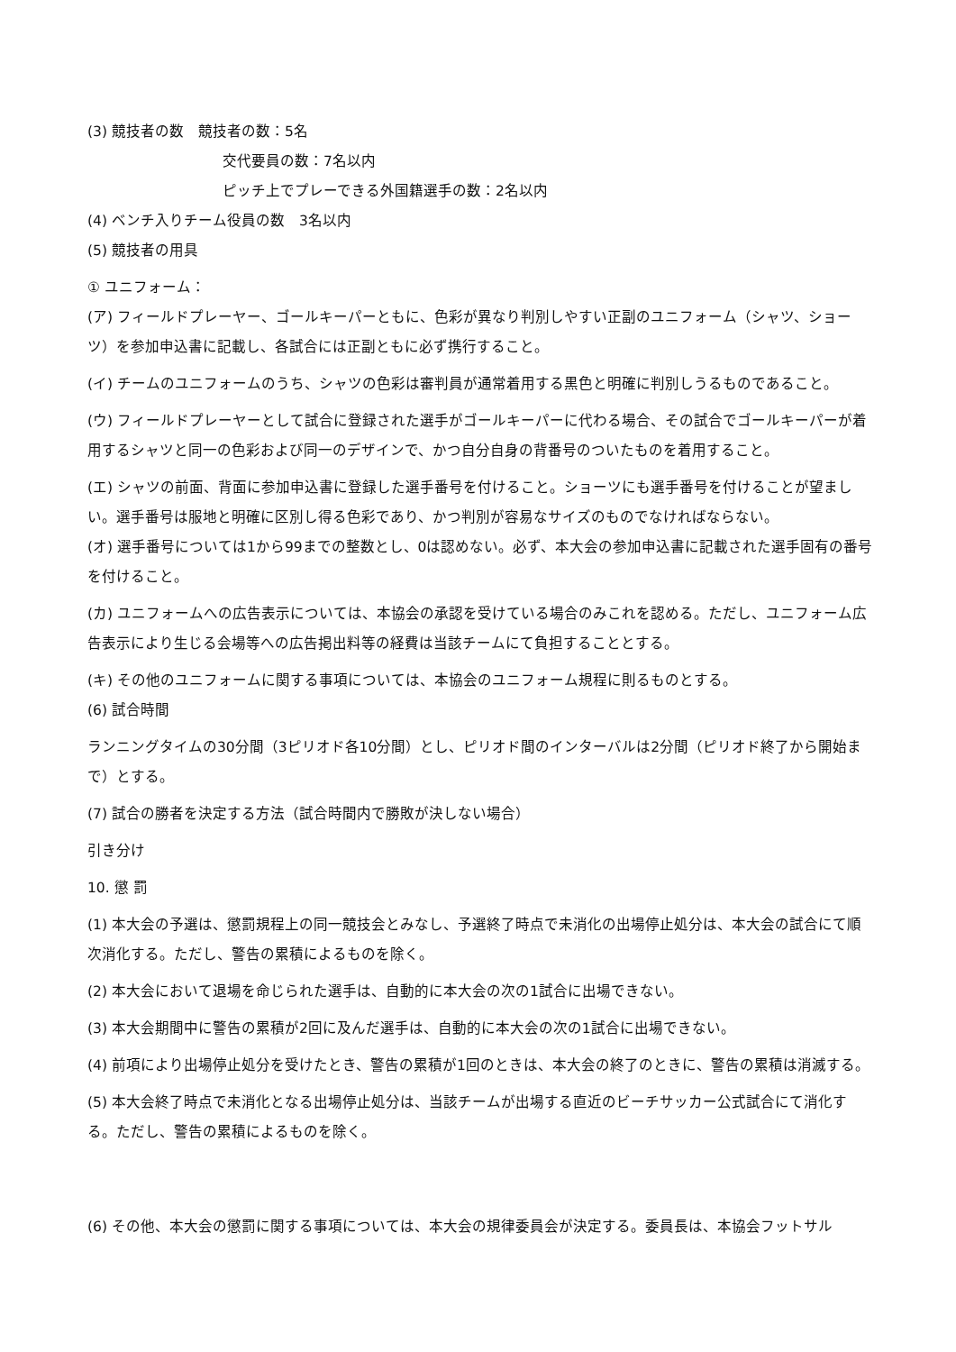(3) 競技者の数　競技者の数：5名
交代要員の数：7名以内
ピッチ上でプレーできる外国籍選手の数：2名以内
(4) ベンチ入りチーム役員の数　3名以内
(5) 競技者の用具
① ユニフォーム：
(ア) フィールドプレーヤー、ゴールキーパーともに、色彩が異なり判別しやすい正副のユニフォーム（シャツ、ショーツ）を参加申込書に記載し、各試合には正副ともに必ず携行すること。
(イ) チームのユニフォームのうち、シャツの色彩は審判員が通常着用する黒色と明確に判別しうるものであること。
(ウ) フィールドプレーヤーとして試合に登録された選手がゴールキーパーに代わる場合、その試合でゴールキーパーが着用するシャツと同一の色彩および同一のデザインで、かつ自分自身の背番号のついたものを着用すること。
(エ) シャツの前面、背面に参加申込書に登録した選手番号を付けること。ショーツにも選手番号を付けることが望ましい。選手番号は服地と明確に区別し得る色彩であり、かつ判別が容易なサイズのものでなければならない。
(オ) 選手番号については1から99までの整数とし、0は認めない。必ず、本大会の参加申込書に記載された選手固有の番号を付けること。
(カ) ユニフォームへの広告表示については、本協会の承認を受けている場合のみこれを認める。ただし、ユニフォーム広告表示により生じる会場等への広告掲出料等の経費は当該チームにて負担することとする。
(キ) その他のユニフォームに関する事項については、本協会のユニフォーム規程に則るものとする。
(6) 試合時間
ランニングタイムの30分間（3ピリオド各10分間）とし、ピリオド間のインターバルは2分間（ピリオド終了から開始まで）とする。
(7) 試合の勝者を決定する方法（試合時間内で勝敗が決しない場合）
引き分け
10. 懲 罰
(1) 本大会の予選は、懲罰規程上の同一競技会とみなし、予選終了時点で未消化の出場停止処分は、本大会の試合にて順次消化する。ただし、警告の累積によるものを除く。
(2) 本大会において退場を命じられた選手は、自動的に本大会の次の1試合に出場できない。
(3) 本大会期間中に警告の累積が2回に及んだ選手は、自動的に本大会の次の1試合に出場できない。
(4) 前項により出場停止処分を受けたとき、警告の累積が1回のときは、本大会の終了のときに、警告の累積は消滅する。
(5) 本大会終了時点で未消化となる出場停止処分は、当該チームが出場する直近のビーチサッカー公式試合にて消化する。ただし、警告の累積によるものを除く。
(6) その他、本大会の懲罰に関する事項については、本大会の規律委員会が決定する。委員長は、本協会フットサル